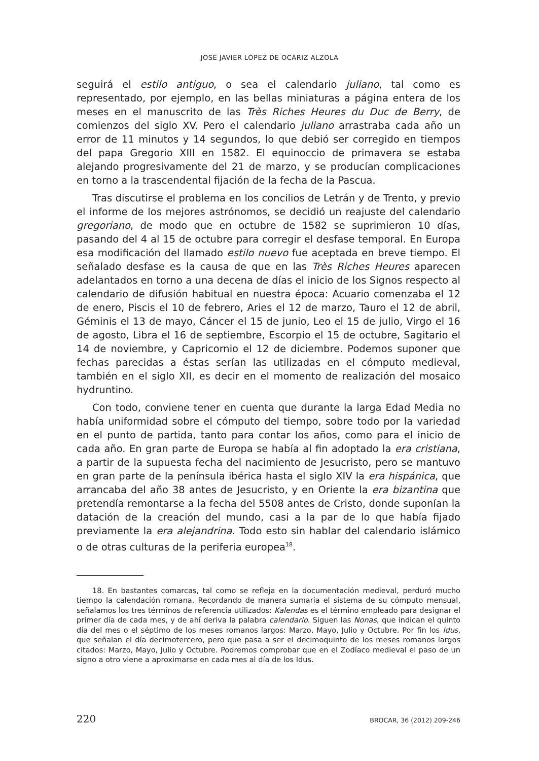JOSÉ JAVIER LÓPEZ DE OCÁRIZ ALZOLA
seguirá el estilo antiguo, o sea el calendario juliano, tal como es representado, por ejemplo, en las bellas miniaturas a página entera de los meses en el manuscrito de las Très Riches Heures du Duc de Berry, de comienzos del siglo XV. Pero el calendario juliano arrastraba cada año un error de 11 minutos y 14 segundos, lo que debió ser corregido en tiempos del papa Gregorio XIII en 1582. El equinoccio de primavera se estaba alejando progresivamente del 21 de marzo, y se producían complicaciones en torno a la trascendental fijación de la fecha de la Pascua.
Tras discutirse el problema en los concilios de Letrán y de Trento, y previo el informe de los mejores astrónomos, se decidió un reajuste del calendario gregoriano, de modo que en octubre de 1582 se suprimieron 10 días, pasando del 4 al 15 de octubre para corregir el desfase temporal. En Europa esa modificación del llamado estilo nuevo fue aceptada en breve tiempo. El señalado desfase es la causa de que en las Très Riches Heures aparecen adelantados en torno a una decena de días el inicio de los Signos respecto al calendario de difusión habitual en nuestra época: Acuario comenzaba el 12 de enero, Piscis el 10 de febrero, Aries el 12 de marzo, Tauro el 12 de abril, Géminis el 13 de mayo, Cáncer el 15 de junio, Leo el 15 de julio, Virgo el 16 de agosto, Libra el 16 de septiembre, Escorpio el 15 de octubre, Sagitario el 14 de noviembre, y Capricornio el 12 de diciembre. Podemos suponer que fechas parecidas a éstas serían las utilizadas en el cómputo medieval, también en el siglo XII, es decir en el momento de realización del mosaico hydruntino.
Con todo, conviene tener en cuenta que durante la larga Edad Media no había uniformidad sobre el cómputo del tiempo, sobre todo por la variedad en el punto de partida, tanto para contar los años, como para el inicio de cada año. En gran parte de Europa se había al fin adoptado la era cristiana, a partir de la supuesta fecha del nacimiento de Jesucristo, pero se mantuvo en gran parte de la península ibérica hasta el siglo XIV la era hispánica, que arrancaba del año 38 antes de Jesucristo, y en Oriente la era bizantina que pretendía remontarse a la fecha del 5508 antes de Cristo, donde suponían la datación de la creación del mundo, casi a la par de lo que había fijado previamente la era alejandrina. Todo esto sin hablar del calendario islámico o de otras culturas de la periferia europea<sup>18</sup>.
18. En bastantes comarcas, tal como se refleja en la documentación medieval, perduró mucho tiempo la calendación romana. Recordando de manera sumaria el sistema de su cómputo mensual, señalamos los tres términos de referencia utilizados: Kalendas es el término empleado para designar el primer día de cada mes, y de ahí deriva la palabra calendario. Siguen las Nonas, que indican el quinto día del mes o el séptimo de los meses romanos largos: Marzo, Mayo, Julio y Octubre. Por fin los Idus, que señalan el día decimotercero, pero que pasa a ser el decimoquinto de los meses romanos largos citados: Marzo, Mayo, Julio y Octubre. Podremos comprobar que en el Zodíaco medieval el paso de un signo a otro viene a aproximarse en cada mes al día de los Idus.
220 BROCAR, 36 (2012) 209-246